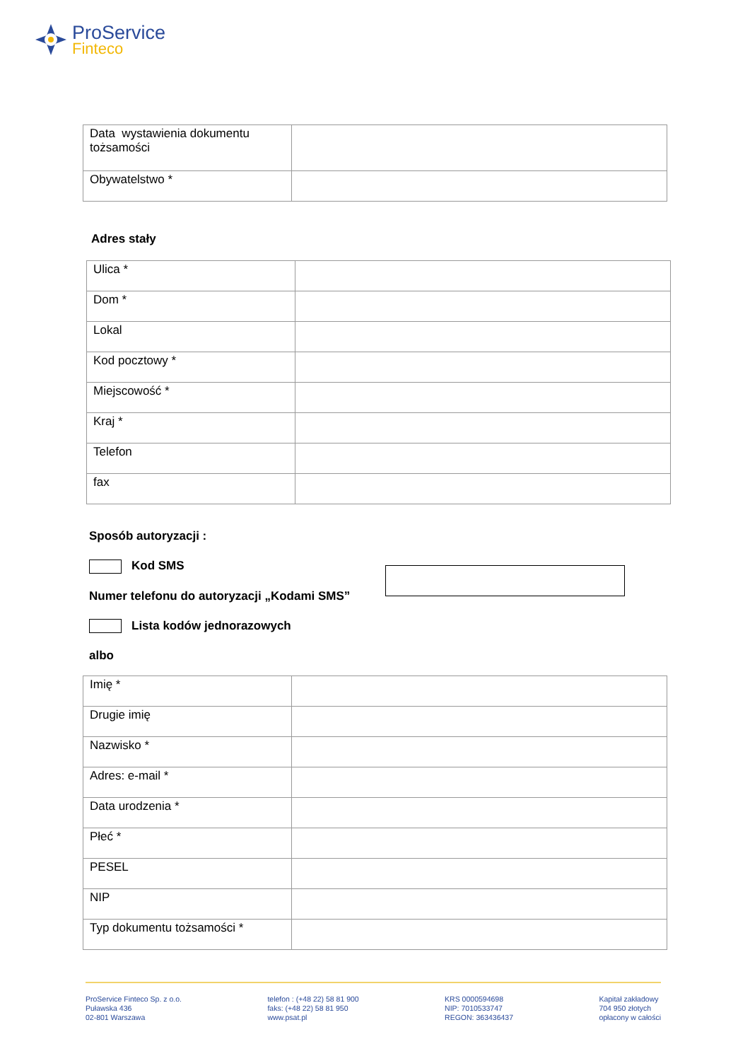ProService
Finteco
| Data wystawienia dokumentu tożsamości | |
| Obywatelstwo * | |
Adres stały
| Ulica * | |
| Dom * | |
| Lokal | |
| Kod pocztowy * | |
| Miejscowość * | |
| Kraj * | |
| Telefon | |
| fax | |
Sposób autoryzacji :
Kod SMS
Numer telefonu do autoryzacji „Kodami SMS”
Lista kodów jednorazowych
albo
| Imię * | |
| Drugie imię | |
| Nazwisko * | |
| Adres: e-mail * | |
| Data urodzenia * | |
| Płeć * | |
| PESEL | |
| NIP | |
| Typ dokumentu tożsamości * | |
ProService Finteco Sp. z o.o.
Puławska 436
02-801 Warszawa
telefon : (+48 22) 58 81 900
faks: (+48 22) 58 81 950
www.psat.pl
KRS 0000594698
NIP: 7010533747
REGON: 363436437
Kapitał zakładowy
704 950 złotych
opłacony w całości